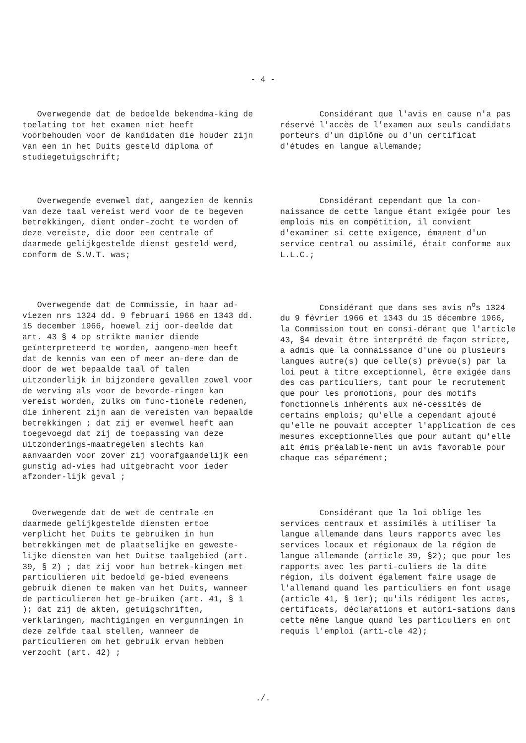- 4 -
Overwegende dat de bedoelde bekendma-king de toelating tot het examen niet heeft voorbehouden voor de kandidaten die houder zijn van een in het Duits gesteld diploma of studiegetuigschrift;
Considérant que l'avis en cause n'a pas réservé l'accès de l'examen aux seuls candidats porteurs d'un diplôme ou d'un certificat d'études en langue allemande;
Overwegende evenwel dat, aangezien de kennis van deze taal vereist werd voor de te begeven betrekkingen, dient onder-zocht te worden of deze vereiste, die door een centrale of daarmede gelijkgestelde dienst gesteld werd, conform de S.W.T. was;
Considérant cependant que la con-naissance de cette langue étant exigée pour les emplois mis en compétition, il convient d'examiner si cette exigence, émanent d'un service central ou assimilé, était conforme aux L.L.C.;
Overwegende dat de Commissie, in haar ad-viezen nrs 1324 dd. 9 februari 1966 en 1343 dd. 15 december 1966, hoewel zij oor-deelde dat art. 43 § 4 op strikte manier diende geïnterpreteerd te worden, aangeno-men heeft dat de kennis van een of meer an-dere dan de door de wet bepaalde taal of talen uitzonderlijk in bijzondere gevallen zowel voor de werving als voor de bevorde-ringen kan vereist worden, zulks om func-tionele redenen, die inherent zijn aan de vereisten van bepaalde betrekkingen ; dat zij er evenwel heeft aan toegevoegd dat zij de toepassing van deze uitzonderings-maatregelen slechts kan aanvaarden voor zover zij voorafgaandelijk een gunstig ad-vies had uitgebracht voor ieder afzonder-lijk geval ;
Considérant que dans ses avis n<sup>o</sup>s 1324 du 9 février 1966 et 1343 du 15 décembre 1966, la Commission tout en consi-dérant que l'article 43, §4 devait être interprété de façon stricte, a admis que la connaissance d'une ou plusieurs langues autre(s) que celle(s) prévue(s) par la loi peut à titre exceptionnel, être exigée dans des cas particuliers, tant pour le recrutement que pour les promotions, pour des motifs fonctionnels inhérents aux né-cessités de certains emplois; qu'elle a cependant ajouté qu'elle ne pouvait accepter l'application de ces mesures exceptionnelles que pour autant qu'elle ait émis préalable-ment un avis favorable pour chaque cas séparément;
Overwegende dat de wet de centrale en daarmede gelijkgestelde diensten ertoe verplicht het Duits te gebruiken in hun betrekkingen met de plaatselijke en geweste-lijke diensten van het Duitse taalgebied (art. 39, § 2) ; dat zij voor hun betrek-kingen met particulieren uit bedoeld ge-bied eveneens gebruik dienen te maken van het Duits, wanneer de particulieren het ge-bruiken (art. 41, § 1 ); dat zij de akten, getuigschriften, verklaringen, machtigingen en vergunningen in deze zelfde taal stellen, wanneer de particulieren om het gebruik ervan hebben verzocht (art. 42) ;
Considérant que la loi oblige les services centraux et assimilés à utiliser la langue allemande dans leurs rapports avec les services locaux et régionaux de la région de langue allemande (article 39, §2); que pour les rapports avec les parti-culiers de la dite région, ils doivent également faire usage de l'allemand quand les particuliers en font usage (article 41, § 1er); qu'ils rédigent les actes, certificats, déclarations et autori-sations dans cette même langue quand les particuliers en ont requis l'emploi (arti-cle 42);
./.